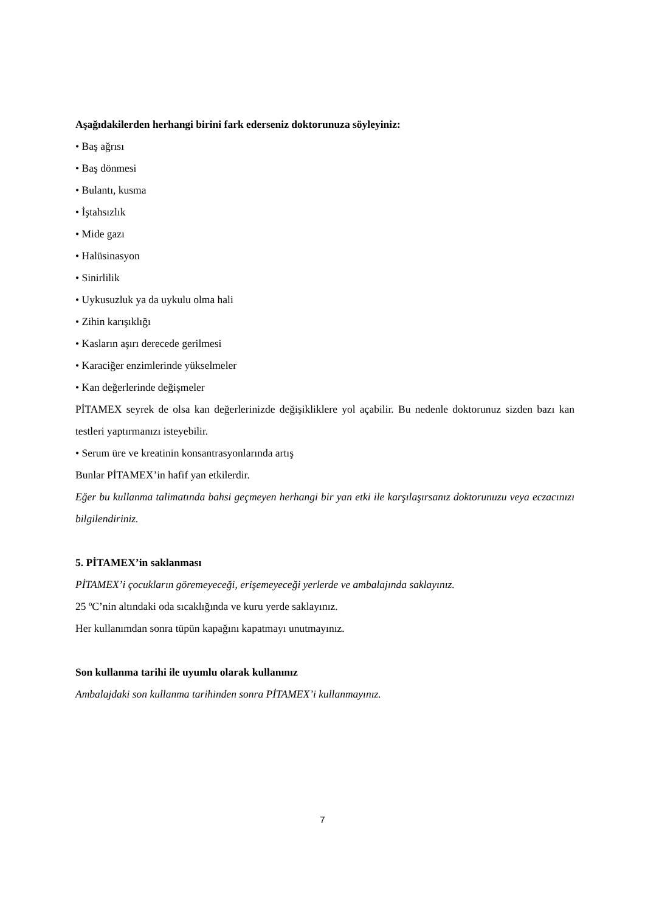Aşağıdakilerden herhangi birini fark ederseniz doktorunuza söyleyiniz:
• Baş ağrısı
• Baş dönmesi
• Bulantı, kusma
• İştahsızlık
• Mide gazı
• Halüsinasyon
• Sinirlilik
• Uykusuzluk ya da uykulu olma hali
• Zihin karışıklığı
• Kasların aşırı derecede gerilmesi
• Karaciğer enzimlerinde yükselmeler
• Kan değerlerinde değişmeler
PİTAMEX seyrek de olsa kan değerlerinizde değişikliklere yol açabilir. Bu nedenle doktorunuz sizden bazı kan testleri yaptırmanızı isteyebilir.
• Serum üre ve kreatinin konsantrasyonlarında artış
Bunlar PİTAMEX’in hafif yan etkilerdir.
Eğer bu kullanma talimatında bahsi geçmeyen herhangi bir yan etki ile karşılaşırsanız doktorunuzu veya eczacınızı bilgilendiriniz.
5. PİTAMEX’in saklanması
PİTAMEX’i çocukların göremeyeceği, erişemeyeceği yerlerde ve ambalajında saklayınız.
25 ºC’nin altındaki oda sıcaklığında ve kuru yerde saklayınız.
Her kullanımdan sonra tüpün kapağını kapatmayı unutmayınız.
Son kullanma tarihi ile uyumlu olarak kullanınız
Ambalajdaki son kullanma tarihinden sonra PİTAMEX’i kullanmayınız.
7